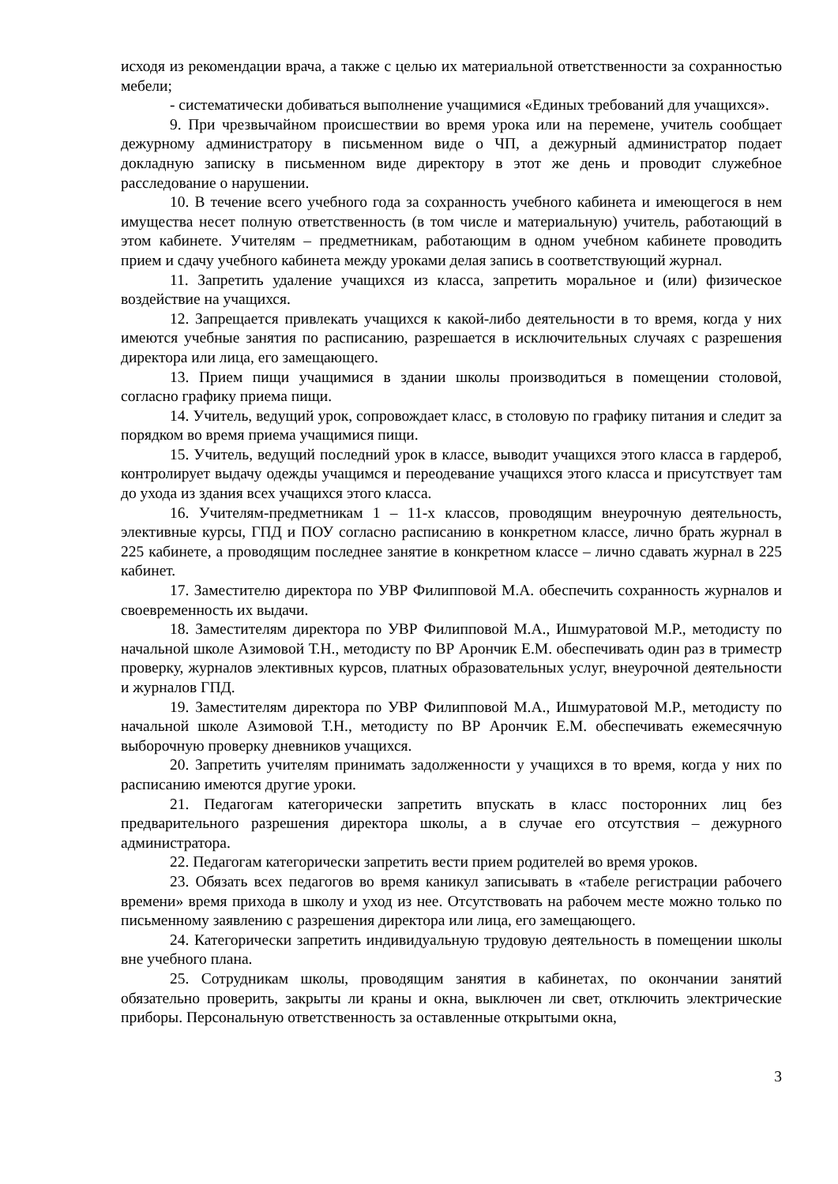исходя из рекомендации врача, а также с целью их материальной ответственности за сохранностью мебели;
- систематически добиваться выполнение учащимися «Единых требований для учащихся».
9. При чрезвычайном происшествии во время урока или на перемене, учитель сообщает дежурному администратору в письменном виде о ЧП, а дежурный администратор подает докладную записку в письменном виде директору в этот же день и проводит служебное расследование о нарушении.
10. В течение всего учебного года за сохранность учебного кабинета и имеющегося в нем имущества несет полную ответственность (в том числе и материальную) учитель, работающий в этом кабинете. Учителям – предметникам, работающим в одном учебном кабинете проводить прием и сдачу учебного кабинета между уроками делая запись в соответствующий журнал.
11. Запретить удаление учащихся из класса, запретить моральное и (или) физическое воздействие на учащихся.
12. Запрещается привлекать учащихся к какой-либо деятельности в то время, когда у них имеются учебные занятия по расписанию, разрешается в исключительных случаях с разрешения директора или лица, его замещающего.
13. Прием пищи учащимися в здании школы производиться в помещении столовой, согласно графику приема пищи.
14. Учитель, ведущий урок, сопровождает класс, в столовую по графику питания и следит за порядком во время приема учащимися пищи.
15. Учитель, ведущий последний урок в классе, выводит учащихся этого класса в гардероб, контролирует выдачу одежды учащимся и переодевание учащихся этого класса и присутствует там до ухода из здания всех учащихся этого класса.
16. Учителям-предметникам 1 – 11-х классов, проводящим внеурочную деятельность, элективные курсы, ГПД и ПОУ согласно расписанию в конкретном классе, лично брать журнал в 225 кабинете, а проводящим последнее занятие в конкретном классе – лично сдавать журнал в 225 кабинет.
17. Заместителю директора по УВР Филипповой М.А. обеспечить сохранность журналов и своевременность их выдачи.
18. Заместителям директора по УВР Филипповой М.А., Ишмуратовой М.Р., методисту по начальной школе Азимовой Т.Н., методисту по ВР Арончик Е.М. обеспечивать один раз в триместр проверку, журналов элективных курсов, платных образовательных услуг, внеурочной деятельности и журналов ГПД.
19. Заместителям директора по УВР Филипповой М.А., Ишмуратовой М.Р., методисту по начальной школе Азимовой Т.Н., методисту по ВР Арончик Е.М. обеспечивать ежемесячную выборочную проверку дневников учащихся.
20. Запретить учителям принимать задолженности у учащихся в то время, когда у них по расписанию имеются другие уроки.
21. Педагогам категорически запретить впускать в класс посторонних лиц без предварительного разрешения директора школы, а в случае его отсутствия – дежурного администратора.
22. Педагогам категорически запретить вести прием родителей во время уроков.
23. Обязать всех педагогов во время каникул записывать в «табеле регистрации рабочего времени» время прихода в школу и уход из нее. Отсутствовать на рабочем месте можно только по письменному заявлению с разрешения директора или лица, его замещающего.
24. Категорически запретить индивидуальную трудовую деятельность в помещении школы вне учебного плана.
25. Сотрудникам школы, проводящим занятия в кабинетах, по окончании занятий обязательно проверить, закрыты ли краны и окна, выключен ли свет, отключить электрические приборы. Персональную ответственность за оставленные открытыми окна,
3